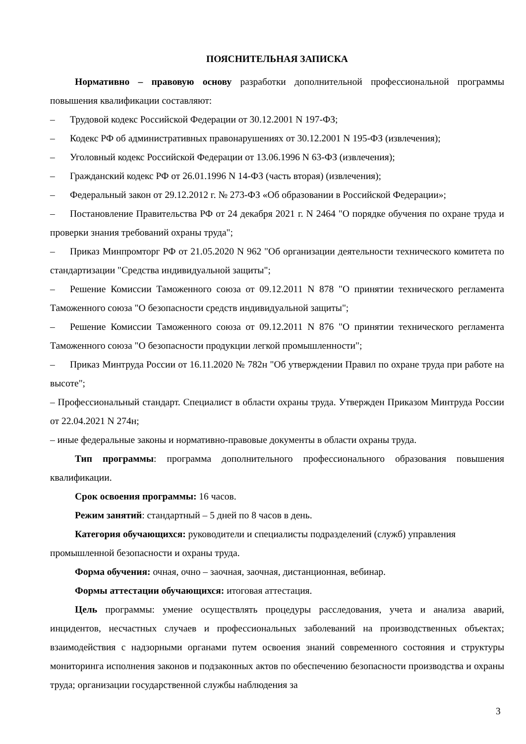ПОЯСНИТЕЛЬНАЯ ЗАПИСКА
Нормативно – правовую основу разработки дополнительной профессиональной программы повышения квалификации составляют:
– Трудовой кодекс Российской Федерации от 30.12.2001 N 197-ФЗ;
– Кодекс РФ об административных правонарушениях от 30.12.2001 N 195-ФЗ (извлечения);
– Уголовный кодекс Российской Федерации от 13.06.1996 N 63-ФЗ (извлечения);
– Гражданский кодекс РФ от 26.01.1996 N 14-ФЗ (часть вторая) (извлечения);
– Федеральный закон от 29.12.2012 г. № 273-ФЗ «Об образовании в Российской Федерации»;
– Постановление Правительства РФ от 24 декабря 2021 г. N 2464 "О порядке обучения по охране труда и проверки знания требований охраны труда";
– Приказ Минпромторг РФ от 21.05.2020 N 962 "Об организации деятельности технического комитета по стандартизации "Средства индивидуальной защиты";
– Решение Комиссии Таможенного союза от 09.12.2011 N 878 "О принятии технического регламента Таможенного союза "О безопасности средств индивидуальной защиты";
– Решение Комиссии Таможенного союза от 09.12.2011 N 876 "О принятии технического регламента Таможенного союза "О безопасности продукции легкой промышленности";
– Приказ Минтруда России от 16.11.2020 № 782н "Об утверждении Правил по охране труда при работе на высоте";
– Профессиональный стандарт. Специалист в области охраны труда. Утвержден Приказом Минтруда России от 22.04.2021 N 274н;
– иные федеральные законы и нормативно-правовые документы в области охраны труда.
Тип программы: программа дополнительного профессионального образования повышения квалификации.
Срок освоения программы: 16 часов.
Режим занятий: стандартный – 5 дней по 8 часов в день.
Категория обучающихся: руководители и специалисты подразделений (служб) управления промышленной безопасности и охраны труда.
Форма обучения: очная, очно – заочная, заочная, дистанционная, вебинар.
Формы аттестации обучающихся: итоговая аттестация.
Цель программы: умение осуществлять процедуры расследования, учета и анализа аварий, инцидентов, несчастных случаев и профессиональных заболеваний на производственных объектах; взаимодействия с надзорными органами путем освоения знаний современного состояния и структуры мониторинга исполнения законов и подзаконных актов по обеспечению безопасности производства и охраны труда; организации государственной службы наблюдения за
3